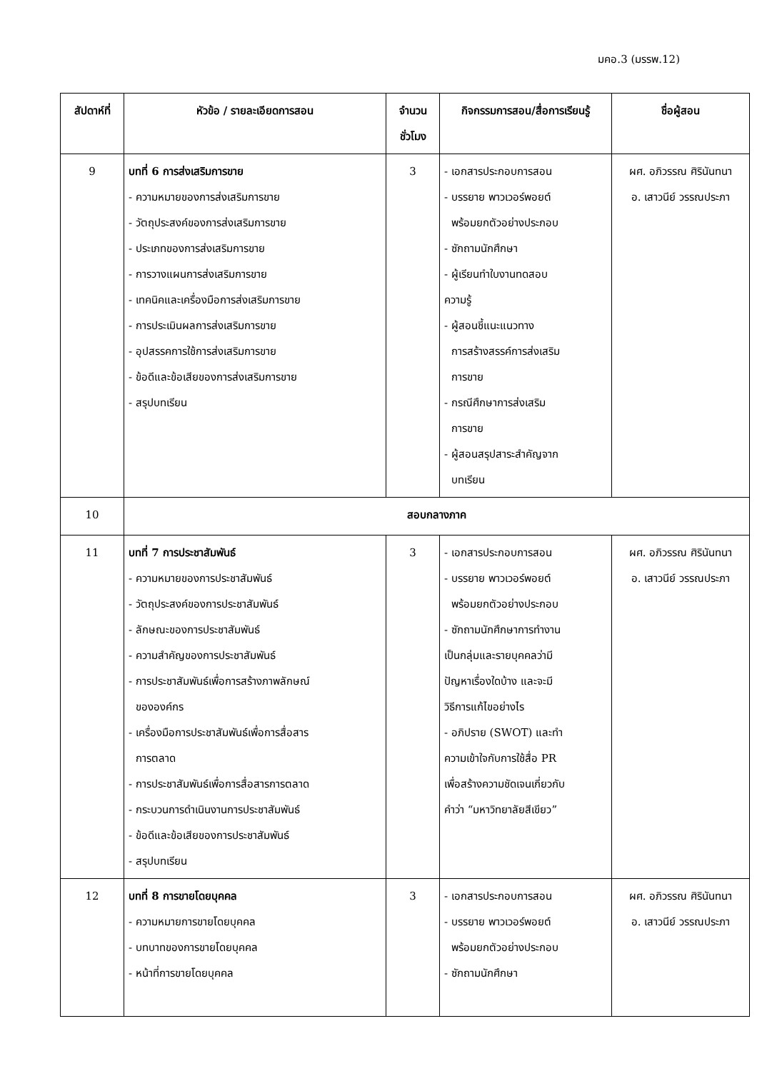มคอ.3 (มรรพ.12)
| สัปดาห์ที่ | หัวข้อ / รายละเอียดการสอน | จำนวน ชั่วโมง | กิจกรรมการสอน/สื่อการเรียนรู้ | ชื่อผู้สอน |
| --- | --- | --- | --- | --- |
| 9 | บทที่ 6 การส่งเสริมการขาย - ความหมายของการส่งเสริมการขาย - วัตถุประสงค์ของการส่งเสริมการขาย - ประเภทของการส่งเสริมการขาย - การวางแผนการส่งเสริมการขาย - เทคนิคและเครื่องมือการส่งเสริมการขาย - การประเมินผลการส่งเสริมการขาย - อุปสรรคการใช้การส่งเสริมการขาย - ข้อดีและข้อเสียของการส่งเสริมการขาย - สรุปบทเรียน | 3 | - เอกสารประกอบการสอน - บรรยาย พาวเวอร์พอยต์ พร้อมยกตัวอย่างประกอบ - ซักถามนักศึกษา - ผู้เรียนทำใบงานทดสอบ ความรู้ - ผู้สอนชี้แนะแนวทาง การสร้างสรรค์การส่งเสริม การขาย - กรณีศึกษาการส่งเสริม การขาย - ผู้สอนสรุปสาระสำคัญจาก บทเรียน | ผศ. อภิวรรณ ศิรินันทนา อ. เสาวนีย์ วรรณประภา |
| 10 | สอบกลางภาค | | | |
| 11 | บทที่ 7 การประชาสัมพันธ์ - ความหมายของการประชาสัมพันธ์ - วัตถุประสงค์ของการประชาสัมพันธ์ - ลักษณะของการประชาสัมพันธ์ - ความสำคัญของการประชาสัมพันธ์ - การประชาสัมพันธ์เพื่อการสร้างภาพลักษณ์ ขององค์กร - เครื่องมือการประชาสัมพันธ์เพื่อการสื่อสาร การตลาด - การประชาสัมพันธ์เพื่อการสื่อสารการตลาด - กระบวนการดำเนินงานการประชาสัมพันธ์ - ข้อดีและข้อเสียของการประชาสัมพันธ์ - สรุปบทเรียน | 3 | - เอกสารประกอบการสอน - บรรยาย พาวเวอร์พอยต์ พร้อมยกตัวอย่างประกอบ - ซักถามนักศึกษาการทำงาน เป็นกลุ่มและรายบุคคลว่ามี ปัญหาเรื่องใดบ้าง และจะมี วิธีการแก้ไขอย่างไร - อภิปราย (SWOT) และทำ ความเข้าใจกับการใช้สื่อ PR เพื่อสร้างความชัดเจนเกี่ยวกับ คำว่า “มหาวิทยาลัยสีเขียว” | ผศ. อภิวรรณ ศิรินันทนา อ. เสาวนีย์ วรรณประภา |
| 12 | บทที่ 8 การขายโดยบุคคล - ความหมายการขายโดยบุคคล - บทบาทของการขายโดยบุคคล - หน้าที่การขายโดยบุคคล | 3 | - เอกสารประกอบการสอน - บรรยาย พาวเวอร์พอยต์ พร้อมยกตัวอย่างประกอบ - ซักถามนักศึกษา | ผศ. อภิวรรณ ศิรินันทนา อ. เสาวนีย์ วรรณประภา |